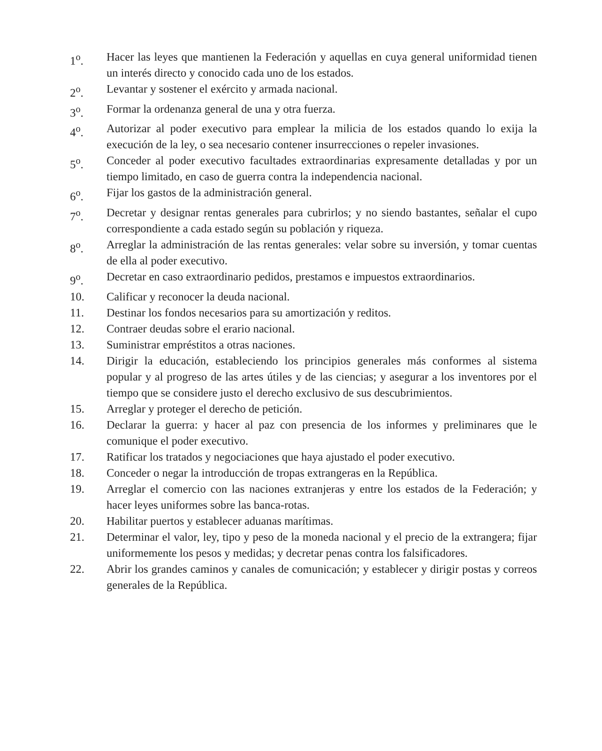1<sup>o</sup>. Hacer las leyes que mantienen la Federación y aquellas en cuya general uniformidad tienen un interés directo y conocido cada uno de los estados.
2<sup>o</sup>. Levantar y sostener el exército y armada nacional.
3<sup>o</sup>. Formar la ordenanza general de una y otra fuerza.
4<sup>o</sup>. Autorizar al poder executivo para emplear la milicia de los estados quando lo exija la execución de la ley, o sea necesario contener insurrecciones o repeler invasiones.
5<sup>o</sup>. Conceder al poder executivo facultades extraordinarias expresamente detalladas y por un tiempo limitado, en caso de guerra contra la independencia nacional.
6<sup>o</sup>. Fijar los gastos de la administración general.
7<sup>o</sup>. Decretar y designar rentas generales para cubrirlos; y no siendo bastantes, señalar el cupo correspondiente a cada estado según su población y riqueza.
8<sup>o</sup>. Arreglar la administración de las rentas generales: velar sobre su inversión, y tomar cuentas de ella al poder executivo.
9<sup>o</sup>. Decretar en caso extraordinario pedidos, prestamos e impuestos extraordinarios.
10. Calificar y reconocer la deuda nacional.
11. Destinar los fondos necesarios para su amortización y reditos.
12. Contraer deudas sobre el erario nacional.
13. Suministrar empréstitos a otras naciones.
14. Dirigir la educación, estableciendo los principios generales más conformes al sistema popular y al progreso de las artes útiles y de las ciencias; y asegurar a los inventores por el tiempo que se considere justo el derecho exclusivo de sus descubrimientos.
15. Arreglar y proteger el derecho de petición.
16. Declarar la guerra: y hacer al paz con presencia de los informes y preliminares que le comunique el poder executivo.
17. Ratificar los tratados y negociaciones que haya ajustado el poder executivo.
18. Conceder o negar la introducción de tropas extrangeras en la República.
19. Arreglar el comercio con las naciones extranjeras y entre los estados de la Federación; y hacer leyes uniformes sobre las banca-rotas.
20. Habilitar puertos y establecer aduanas marítimas.
21. Determinar el valor, ley, tipo y peso de la moneda nacional y el precio de la extrangera; fijar uniformemente los pesos y medidas; y decretar penas contra los falsificadores.
22. Abrir los grandes caminos y canales de comunicación; y establecer y dirigir postas y correos generales de la República.